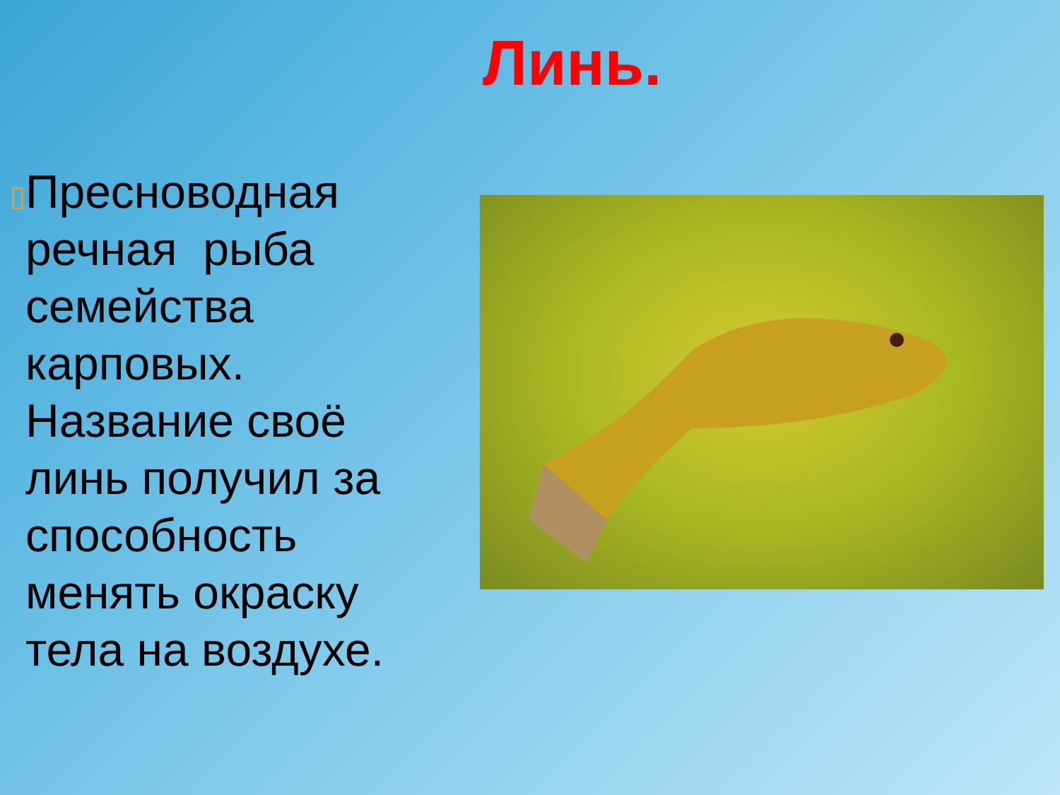Линь.
▯ Пресноводная речная рыба семейства карповых. Название своё линь получил за способность менять окраску тела на воздухе.